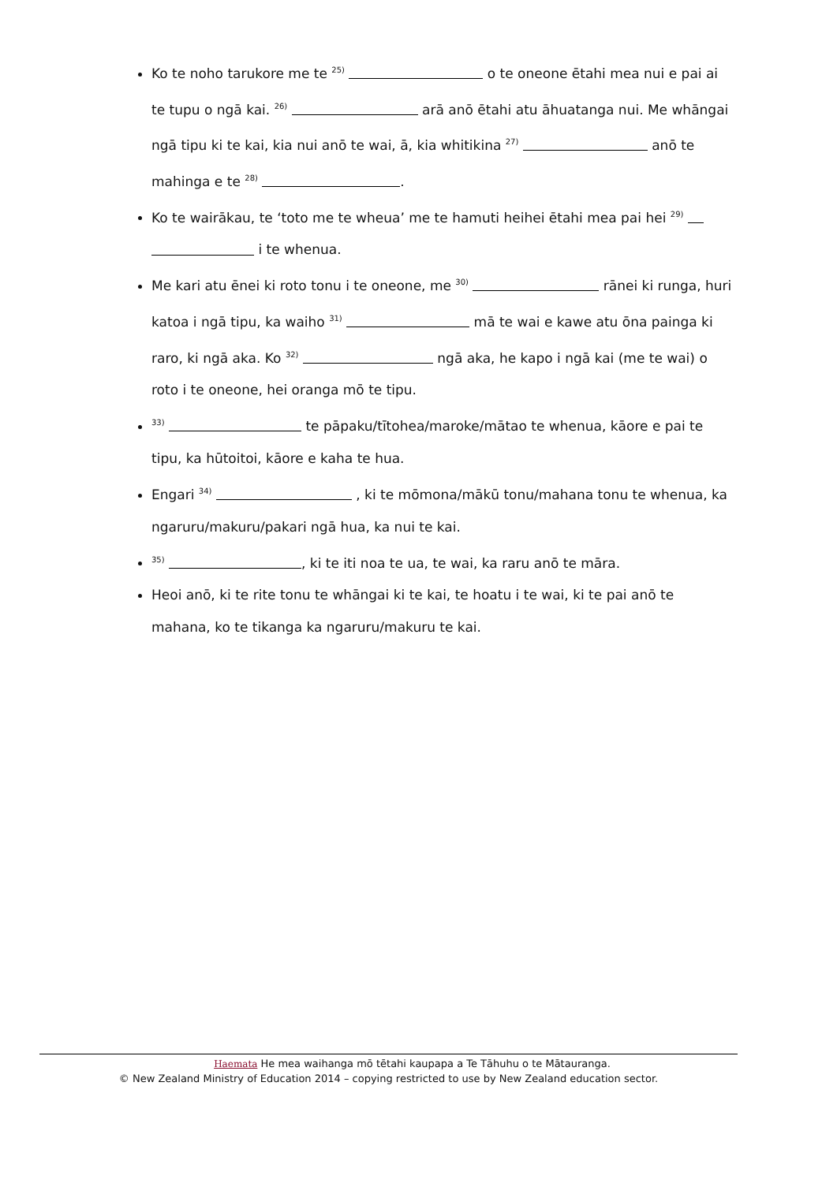Ko te noho tarukore me te <sup>25)</sup> o te oneone ētahi mea nui e pai ai te tupu o ngā kai. <sup>26)</sup> arā anō ētahi atu āhuatanga nui. Me whāngai ngā tipu ki te kai, kia nui anō te wai, ā, kia whitikina <sup>27)</sup> anō te mahinga e te <sup>28)</sup> .
Ko te wairākau, te ‘toto me te wheua’ me te hamuti heihei ētahi mea pai hei <sup>29)</sup> i te whenua.
Me kari atu ēnei ki roto tonu i te oneone, me <sup>30)</sup> rānei ki runga, huri katoa i ngā tipu, ka waiho <sup>31)</sup> mā te wai e kawe atu ōna painga ki raro, ki ngā aka. Ko <sup>32)</sup> ngā aka, he kapo i ngā kai (me te wai) o roto i te oneone, hei oranga mō te tipu.
<sup>33)</sup> te pāpaku/tītohea/maroke/mātao te whenua, kāore e pai te tipu, ka hūtoitoi, kāore e kaha te hua.
Engari <sup>34)</sup> , ki te mōmona/mākū tonu/mahana tonu te whenua, ka ngaruru/makuru/pakari ngā hua, ka nui te kai.
<sup>35)</sup> , ki te iti noa te ua, te wai, ka raru anō te māra.
Heoi anō, ki te rite tonu te whāngai ki te kai, te hoatu i te wai, ki te pai anō te mahana, ko te tikanga ka ngaruru/makuru te kai.
Haemata He mea waihanga mō tētahi kaupapa a Te Tāhuhu o te Mātauranga.
© New Zealand Ministry of Education 2014 – copying restricted to use by New Zealand education sector.